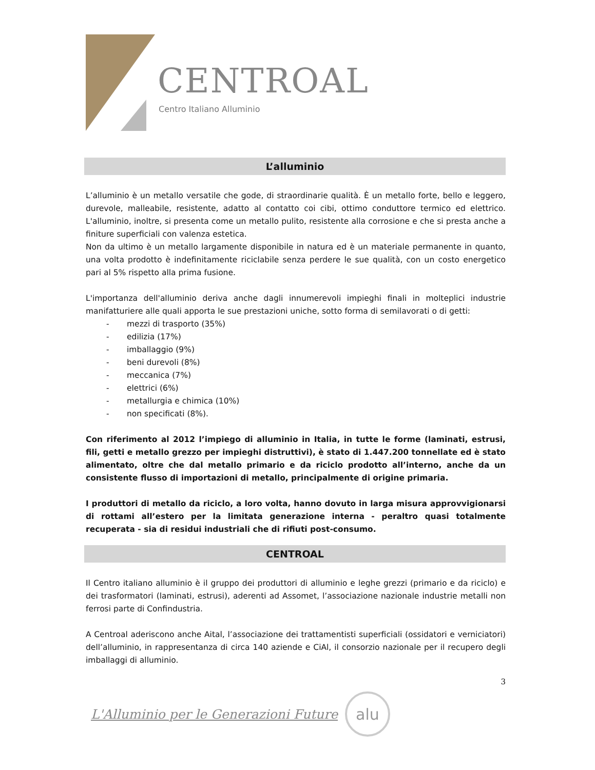CENTROAL
Centro Italiano Alluminio
L’alluminio
L’alluminio è un metallo versatile che gode, di straordinarie qualità. È un metallo forte, bello e leggero, durevole, malleabile, resistente, adatto al contatto coi cibi, ottimo conduttore termico ed elettrico. L'alluminio, inoltre, si presenta come un metallo pulito, resistente alla corrosione e che si presta anche a finiture superficiali con valenza estetica.
Non da ultimo è un metallo largamente disponibile in natura ed è un materiale permanente in quanto, una volta prodotto è indefinitamente riciclabile senza perdere le sue qualità, con un costo energetico pari al 5% rispetto alla prima fusione.
L'importanza dell'alluminio deriva anche dagli innumerevoli impieghi finali in molteplici industrie manifatturiere alle quali apporta le sue prestazioni uniche, sotto forma di semilavorati o di getti:
- mezzi di trasporto (35%)
- edilizia (17%)
- imballaggio (9%)
- beni durevoli (8%)
- meccanica (7%)
- elettrici (6%)
- metallurgia e chimica (10%)
- non specificati (8%).
Con riferimento al 2012 l’impiego di alluminio in Italia, in tutte le forme (laminati, estrusi, fili, getti e metallo grezzo per impieghi distruttivi), è stato di 1.447.200 tonnellate ed è stato alimentato, oltre che dal metallo primario e da riciclo prodotto all’interno, anche da un consistente flusso di importazioni di metallo, principalmente di origine primaria.
I produttori di metallo da riciclo, a loro volta, hanno dovuto in larga misura approvvigionarsi di rottami all’estero per la limitata generazione interna - peraltro quasi totalmente recuperata - sia di residui industriali che di rifiuti post-consumo.
CENTROAL
Il Centro italiano alluminio è il gruppo dei produttori di alluminio e leghe grezzi (primario e da riciclo) e dei trasformatori (laminati, estrusi), aderenti ad Assomet, l’associazione nazionale industrie metalli non ferrosi parte di Confindustria.
A Centroal aderiscono anche Aital, l’associazione dei trattamentisti superficiali (ossidatori e verniciatori) dell’alluminio, in rappresentanza di circa 140 aziende e CiAl, il consorzio nazionale per il recupero degli imballaggi di alluminio.
3
L'Alluminio per le Generazioni Future
alu